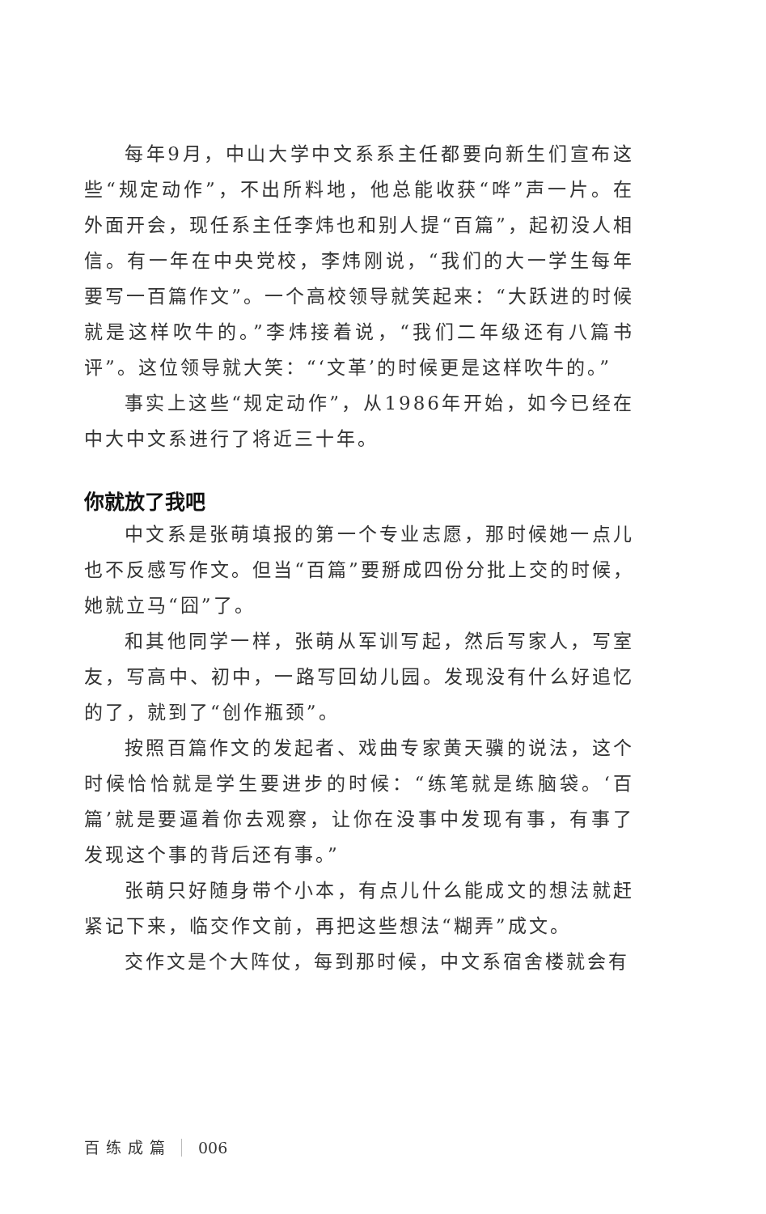每年9月，中山大学中文系系主任都要向新生们宣布这些“规定动作”，不出所料地，他总能收获“哗”声一片。在外面开会，现任系主任李炜也和别人提“百篇”，起初没人相信。有一年在中央党校，李炜刚说，“我们的大一学生每年要写一百篇作文”。一个高校领导就笑起来：“大跃进的时候就是这样吹牛的。”李炜接着说，“我们二年级还有八篇书评”。这位领导就大笑：“‘文革’的时候更是这样吹牛的。”
事实上这些“规定动作”，从1986年开始，如今已经在中大中文系进行了将近三十年。
你就放了我吧
中文系是张萌填报的第一个专业志愿，那时候她一点儿也不反感写作文。但当“百篇”要掰成四份分批上交的时候，她就立马“囧”了。
和其他同学一样，张萌从军训写起，然后写家人，写室友，写高中、初中，一路写回幼儿园。发现没有什么好追忆的了，就到了“创作瓶颈”。
按照百篇作文的发起者、戏曲专家黄天骥的说法，这个时候恰恰就是学生要进步的时候：“练笔就是练脑袋。‘百篇’就是要逼着你去观察，让你在没事中发现有事，有事了发现这个事的背后还有事。”
张萌只好随身带个小本，有点儿什么能成文的想法就赶紧记下来，临交作文前，再把这些想法“糊弄”成文。
交作文是个大阵仗，每到那时候，中文系宿舍楼就会有
百练成篇 006